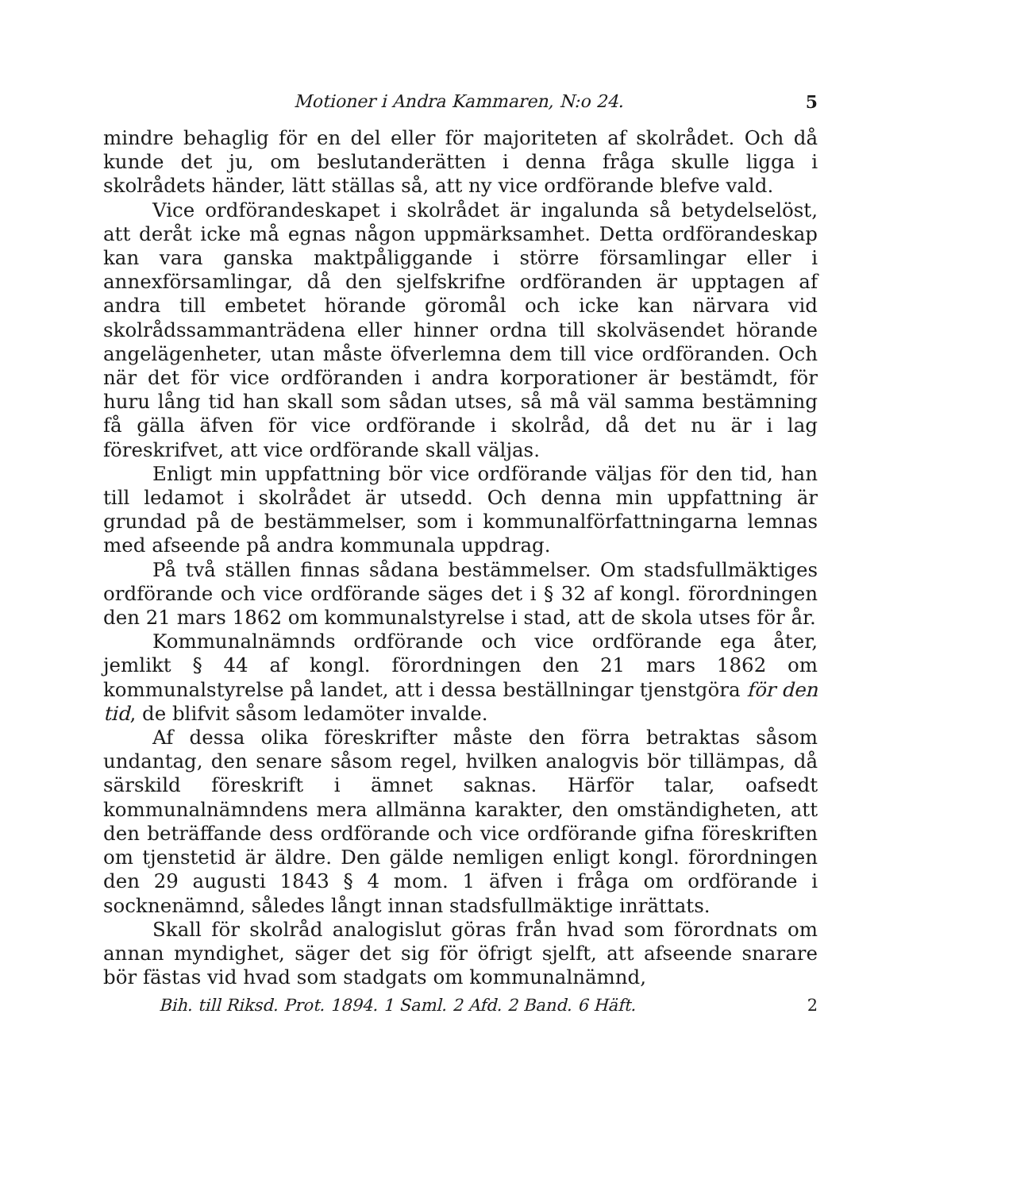Motioner i Andra Kammaren, N:o 24. 5
mindre behaglig för en del eller för majoriteten af skolrådet. Och då kunde det ju, om beslutanderätten i denna fråga skulle ligga i skolrådets händer, lätt ställas så, att ny vice ordförande blefve vald.
Vice ordförandeskapet i skolrådet är ingalunda så betydelselöst, att deråt icke må egnas någon uppmärksamhet. Detta ordförandeskap kan vara ganska maktpåliggande i större församlingar eller i annexförsamlingar, då den sjelfskrifne ordföranden är upptagen af andra till embetet hörande göromål och icke kan närvara vid skolrådssammanträdena eller hinner ordna till skolväsendet hörande angelägenheter, utan måste öfverlemna dem till vice ordföranden. Och när det för vice ordföranden i andra korporationer är bestämdt, för huru lång tid han skall som sådan utses, så må väl samma bestämning få gälla äfven för vice ordförande i skolråd, då det nu är i lag föreskrifvet, att vice ordförande skall väljas.
Enligt min uppfattning bör vice ordförande väljas för den tid, han till ledamot i skolrådet är utsedd. Och denna min uppfattning är grundad på de bestämmelser, som i kommunalförfattningarna lemnas med afseende på andra kommunala uppdrag.
På två ställen finnas sådana bestämmelser. Om stadsfullmäktiges ordförande och vice ordförande säges det i § 32 af kongl. förordningen den 21 mars 1862 om kommunalstyrelse i stad, att de skola utses för år.
Kommunalnämnds ordförande och vice ordförande ega åter, jemlikt § 44 af kongl. förordningen den 21 mars 1862 om kommunalstyrelse på landet, att i dessa beställningar tjenstgöra för den tid, de blifvit såsom ledamöter invalde.
Af dessa olika föreskrifter måste den förra betraktas såsom undantag, den senare såsom regel, hvilken analogvis bör tillämpas, då särskild föreskrift i ämnet saknas. Härför talar, oafsedt kommunalnämndens mera allmänna karakter, den omständigheten, att den beträffande dess ordförande och vice ordförande gifna föreskriften om tjenstetid är äldre. Den gälde nemligen enligt kongl. förordningen den 29 augusti 1843 § 4 mom. 1 äfven i fråga om ordförande i socknenämnd, således långt innan stadsfullmäktige inrättats.
Skall för skolråd analogislut göras från hvad som förordnats om annan myndighet, säger det sig för öfrigt sjelft, att afseende snarare bör fästas vid hvad som stadgats om kommunalnämnd,
Bih. till Riksd. Prot. 1894. 1 Saml. 2 Afd. 2 Band. 6 Häft. 2